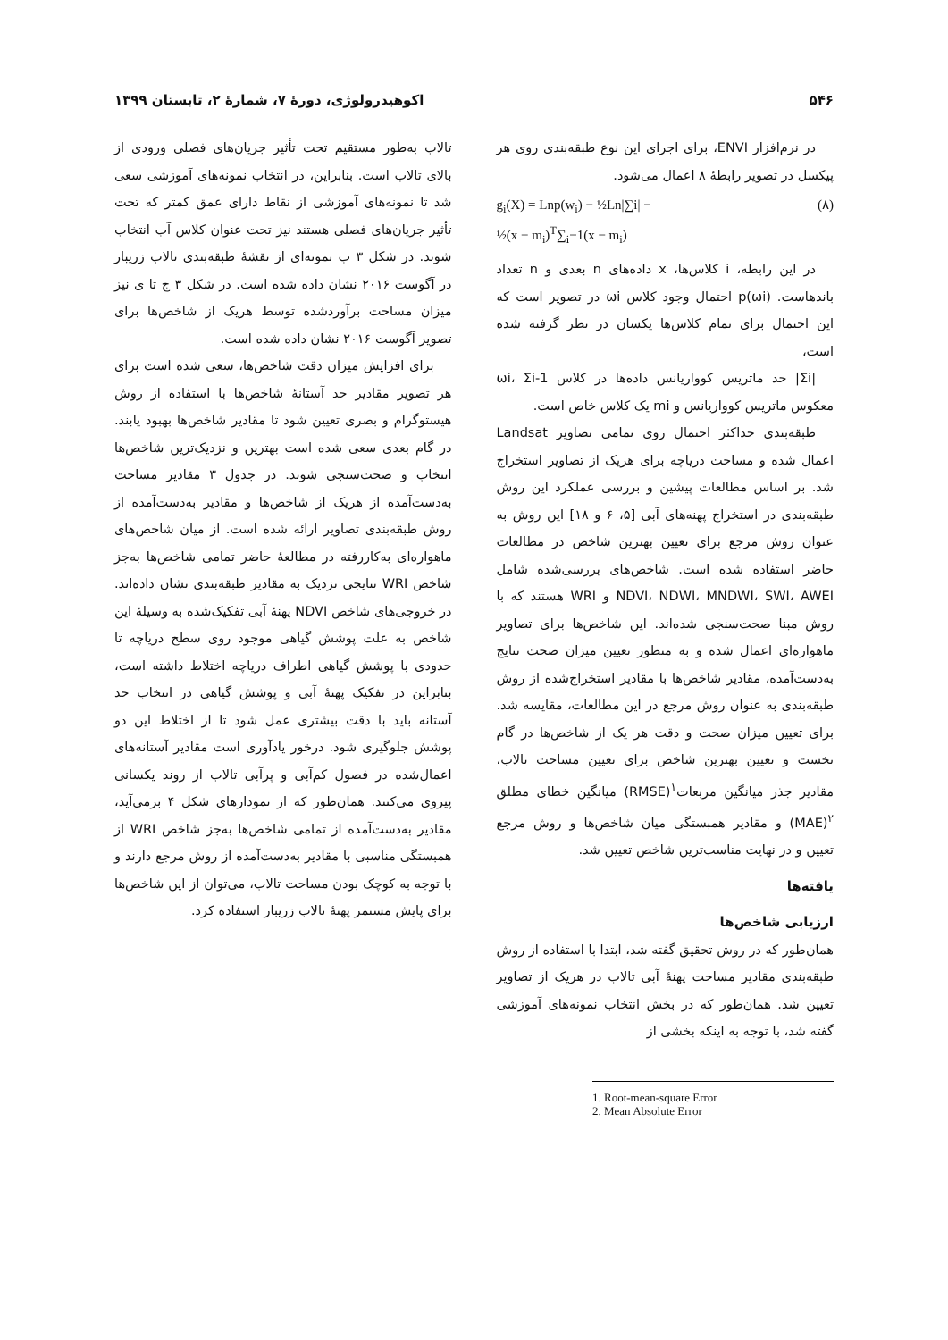۵۴۶ اکوهیدرولوژی، دورهٔ ۷، شمارهٔ ۲، تابستان ۱۳۹۹
در نرم‌افزار ENVI، برای اجرای این نوع طبقه‌بندی روی هر پیکسل در تصویر رابطهٔ ۸ اعمال می‌شود.
g<sub>i</sub>(X) = Lnp(w<sub>i</sub>) − ½Ln|∑i| −
½(x − m<sub>i</sub>)<sup>T</sup>∑<sub>i</sub>−1(x − m<sub>i</sub>)
(۸)
در این رابطه، i کلاس‌ها، x داده‌های n بعدی و n تعداد باندهاست. p(ωi) احتمال وجود کلاس ωi در تصویر است که این احتمال برای تمام کلاس‌ها یکسان در نظر گرفته شده است،
|Σi| حد ماتریس کوواریانس داده‌ها در کلاس ωi، Σi-1 معکوس ماتریس کوواریانس و mi یک کلاس خاص است.
طبقه‌بندی حداکثر احتمال روی تمامی تصاویر Landsat اعمال شده و مساحت دریاچه برای هریک از تصاویر استخراج شد. بر اساس مطالعات پیشین و بررسی عملکرد این روش طبقه‌بندی در استخراج پهنه‌های آبی [۵، ۶ و ۱۸] این روش به عنوان روش مرجع برای تعیین بهترین شاخص در مطالعات حاضر استفاده شده است. شاخص‌های بررسی‌شده شامل NDVI، NDWI، MNDWI، SWI، AWEI و WRI هستند که با روش مبنا صحت‌سنجی شده‌اند. این شاخص‌ها برای تصاویر ماهواره‌ای اعمال شده و به منظور تعیین میزان صحت نتایج به‌دست‌آمده، مقادیر شاخص‌ها با مقادیر استخراج‌شده از روش طبقه‌بندی به عنوان روش مرجع در این مطالعات، مقایسه شد. برای تعیین میزان صحت و دقت هر یک از شاخص‌ها در گام نخست و تعیین بهترین شاخص برای تعیین مساحت تالاب، مقادیر جذر میانگین مربعات<sup>۱</sup>(RMSE) میانگین خطای مطلق <sup>۲</sup>(MAE) و مقادیر همبستگی میان شاخص‌ها و روش مرجع تعیین و در نهایت مناسب‌ترین شاخص تعیین شد.
یافته‌ها
ارزیابی شاخص‌ها
همان‌طور که در روش تحقیق گفته شد، ابتدا با استفاده از روش طبقه‌بندی مقادیر مساحت پهنهٔ آبی تالاب در هریک از تصاویر تعیین شد. همان‌طور که در بخش انتخاب نمونه‌های آموزشی گفته شد، با توجه به اینکه بخشی از
تالاب به‌طور مستقیم تحت تأثیر جریان‌های فصلی ورودی از بالای تالاب است. بنابراین، در انتخاب نمونه‌های آموزشی سعی شد تا نمونه‌های آموزشی از نقاط دارای عمق کمتر که تحت تأثیر جریان‌های فصلی هستند نیز تحت عنوان کلاس آب انتخاب شوند. در شکل ۳ ب نمونه‌ای از نقشهٔ طبقه‌بندی تالاب زریبار در آگوست ۲۰۱۶ نشان داده شده است. در شکل ۳ ج تا ی نیز میزان مساحت برآوردشده توسط هریک از شاخص‌ها برای تصویر آگوست ۲۰۱۶ نشان داده شده است.
برای افزایش میزان دقت شاخص‌ها، سعی شده است برای هر تصویر مقادیر حد آستانهٔ شاخص‌ها با استفاده از روش هیستوگرام و بصری تعیین شود تا مقادیر شاخص‌ها بهبود یابند. در گام بعدی سعی شده است بهترین و نزدیک‌ترین شاخص‌ها انتخاب و صحت‌سنجی شوند. در جدول ۳ مقادیر مساحت به‌دست‌آمده از هریک از شاخص‌ها و مقادیر به‌دست‌آمده از روش طبقه‌بندی تصاویر ارائه شده است. از میان شاخص‌های ماهواره‌ای به‌کاررفته در مطالعهٔ حاضر تمامی شاخص‌ها به‌جز شاخص WRI نتایجی نزدیک به مقادیر طبقه‌بندی نشان داده‌اند. در خروجی‌های شاخص NDVI پهنهٔ آبی تفکیک‌شده به وسیلهٔ این شاخص به علت پوشش گیاهی موجود روی سطح دریاچه تا حدودی با پوشش گیاهی اطراف دریاچه اختلاط داشته است، بنابراین در تفکیک پهنهٔ آبی و پوشش گیاهی در انتخاب حد آستانه باید با دقت بیشتری عمل شود تا از اختلاط این دو پوشش جلوگیری شود. درخور یادآوری است مقادیر آستانه‌های اعمال‌شده در فصول کم‌آبی و پرآبی تالاب از روند یکسانی پیروی می‌کنند. همان‌طور که از نمودارهای شکل ۴ برمی‌آید، مقادیر به‌دست‌آمده از تمامی شاخص‌ها به‌جز شاخص WRI از همبستگی مناسبی با مقادیر به‌دست‌آمده از روش مرجع دارند و با توجه به کوچک بودن مساحت تالاب، می‌توان از این شاخص‌ها برای پایش مستمر پهنهٔ تالاب زریبار استفاده کرد.
1. Root-mean-square Error
2. Mean Absolute Error